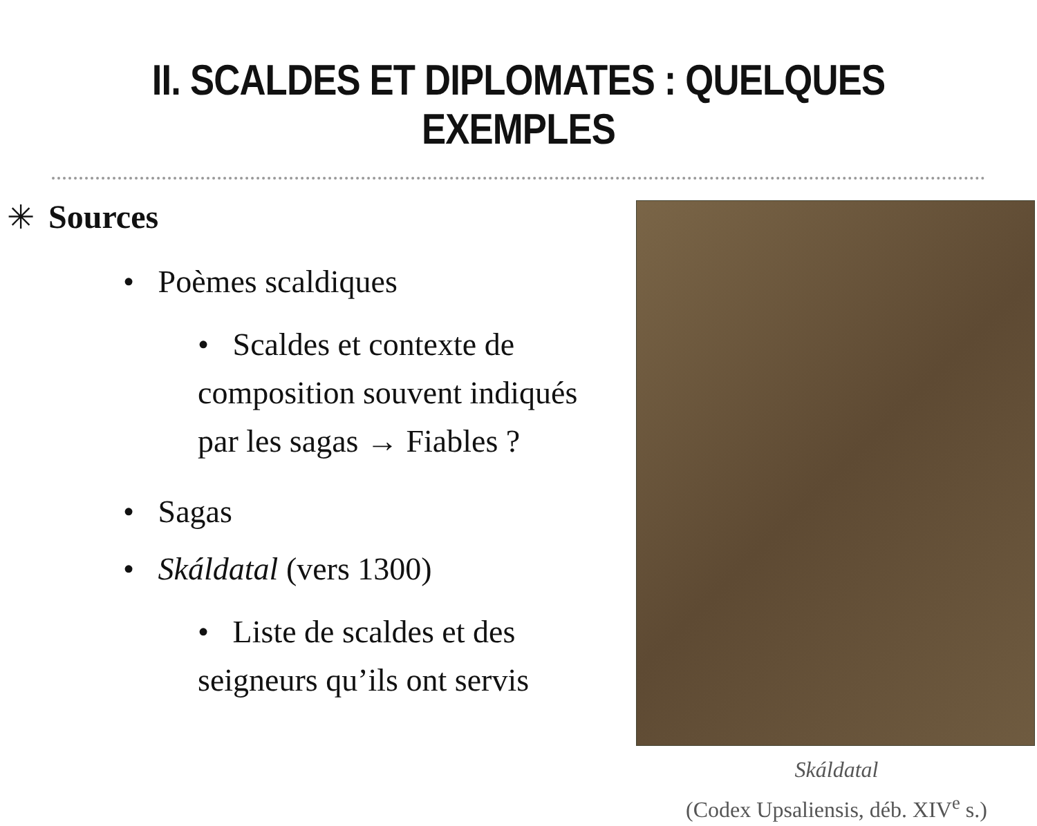II. SCALDES ET DIPLOMATES : QUELQUES EXEMPLES
✳ Sources
• Poèmes scaldiques
• Scaldes et contexte de composition souvent indiqués par les sagas → Fiables ?
• Sagas
• Skáldatal (vers 1300)
• Liste de scaldes et des seigneurs qu’ils ont servis
Skáldatal
(Codex Upsaliensis, déb. XIV<sup>e</sup> s.)